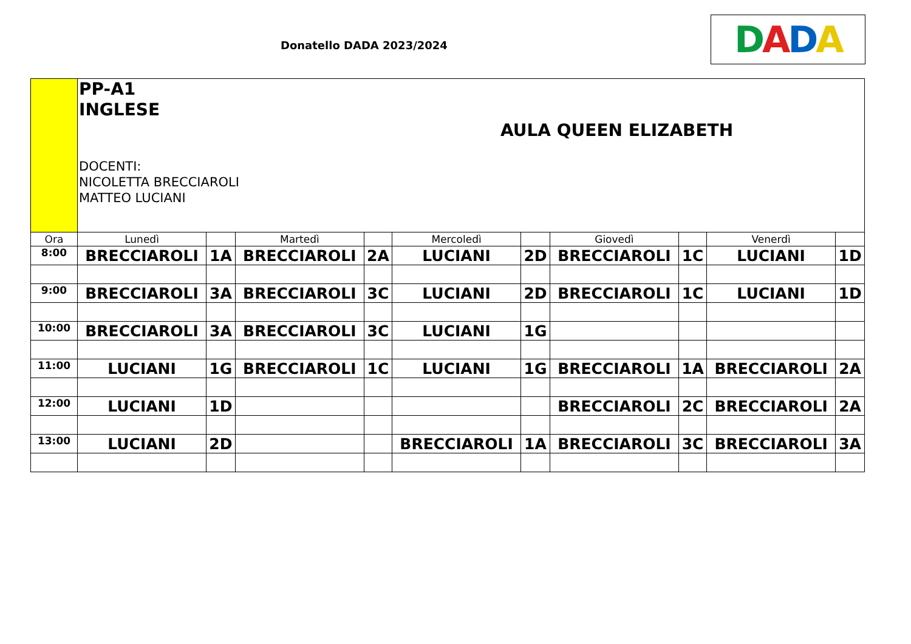Donatello DADA 2023/2024 DADA
| | PP-A1 INGLESE AULA QUEEN ELIZABETH DOCENTI: NICOLETTA BRECCIAROLI MATTEO LUCIANI | | | | | | | | | |
| Ora | Lunedì | | Martedì | | Mercoledì | | Giovedì | | Venerdì | |
| 8:00 | BRECCIAROLI | 1A | BRECCIAROLI | 2A | LUCIANI | 2D | BRECCIAROLI | 1C | LUCIANI | 1D |
| 9:00 | BRECCIAROLI | 3A | BRECCIAROLI | 3C | LUCIANI | 2D | BRECCIAROLI | 1C | LUCIANI | 1D |
| 10:00 | BRECCIAROLI | 3A | BRECCIAROLI | 3C | LUCIANI | 1G | | | | |
| 11:00 | LUCIANI | 1G | BRECCIAROLI | 1C | LUCIANI | 1G | BRECCIAROLI | 1A | BRECCIAROLI | 2A |
| 12:00 | LUCIANI | 1D | | | | | BRECCIAROLI | 2C | BRECCIAROLI | 2A |
| 13:00 | LUCIANI | 2D | | | BRECCIAROLI | 1A | BRECCIAROLI | 3C | BRECCIAROLI | 3A |